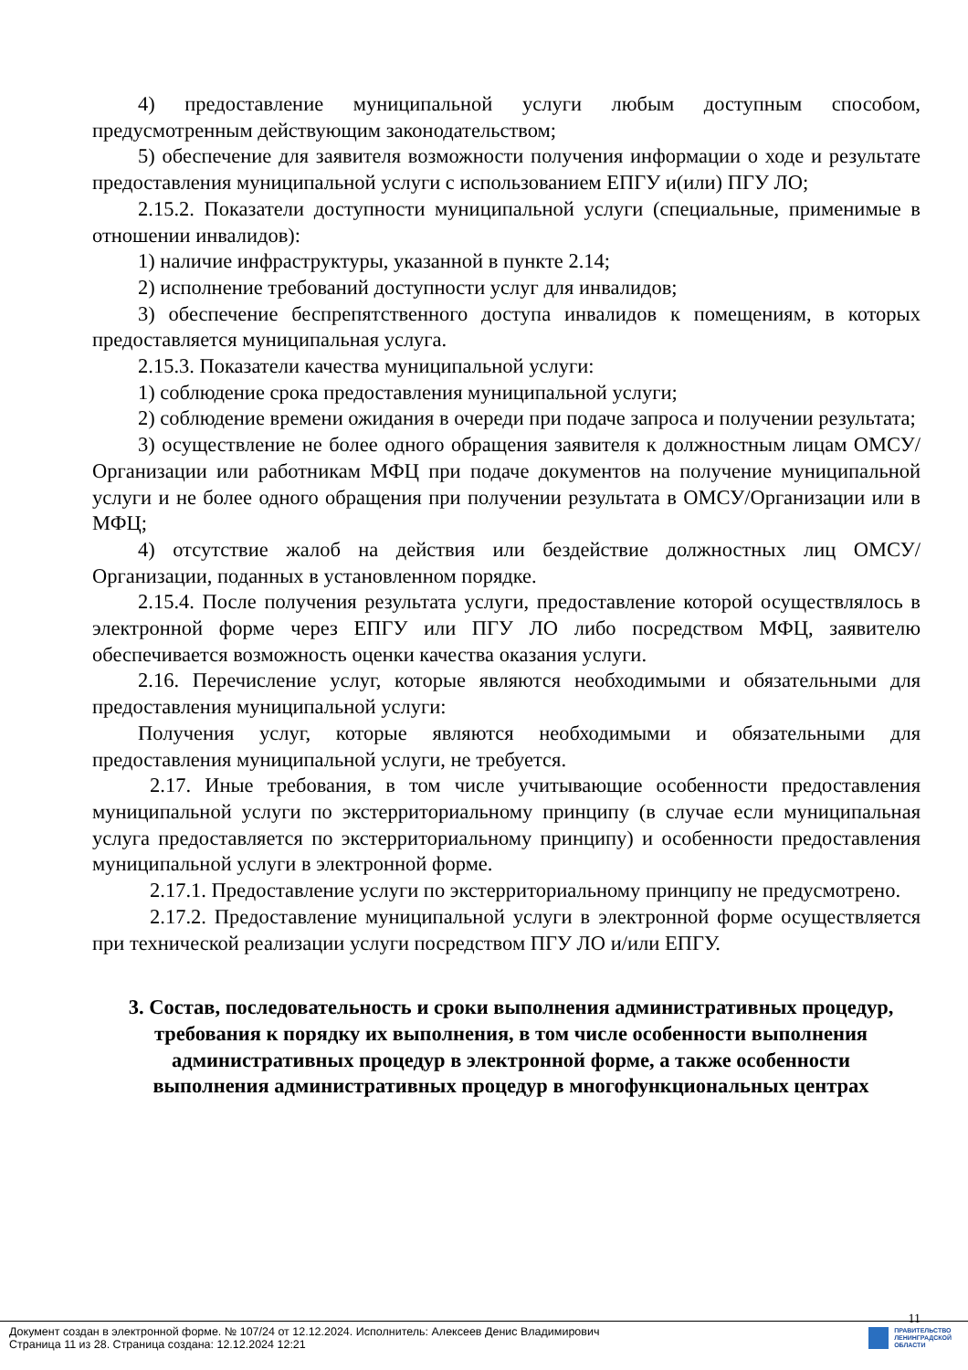4) предоставление муниципальной услуги любым доступным способом, предусмотренным действующим законодательством;
5) обеспечение для заявителя возможности получения информации о ходе и результате предоставления муниципальной услуги с использованием ЕПГУ и(или) ПГУ ЛО;
2.15.2. Показатели доступности муниципальной услуги (специальные, применимые в отношении инвалидов):
1) наличие инфраструктуры, указанной в пункте 2.14;
2) исполнение требований доступности услуг для инвалидов;
3) обеспечение беспрепятственного доступа инвалидов к помещениям, в которых предоставляется муниципальная услуга.
2.15.3. Показатели качества муниципальной услуги:
1) соблюдение срока предоставления муниципальной услуги;
2) соблюдение времени ожидания в очереди при подаче запроса и получении результата;
3) осуществление не более одного обращения заявителя к должностным лицам ОМСУ/Организации или работникам МФЦ при подаче документов на получение муниципальной услуги и не более одного обращения при получении результата в ОМСУ/Организации или в МФЦ;
4) отсутствие жалоб на действия или бездействие должностных лиц ОМСУ/Организации, поданных в установленном порядке.
2.15.4. После получения результата услуги, предоставление которой осуществлялось в электронной форме через ЕПГУ или ПГУ ЛО либо посредством МФЦ, заявителю обеспечивается возможность оценки качества оказания услуги.
2.16. Перечисление услуг, которые являются необходимыми и обязательными для предоставления муниципальной услуги:
Получения услуг, которые являются необходимыми и обязательными для предоставления муниципальной услуги, не требуется.
2.17. Иные требования, в том числе учитывающие особенности предоставления муниципальной услуги по экстерриториальному принципу (в случае если муниципальная услуга предоставляется по экстерриториальному принципу) и особенности предоставления муниципальной услуги в электронной форме.
2.17.1. Предоставление услуги по экстерриториальному принципу не предусмотрено.
2.17.2. Предоставление муниципальной услуги в электронной форме осуществляется при технической реализации услуги посредством ПГУ ЛО и/или ЕПГУ.
3. Состав, последовательность и сроки выполнения административных процедур, требования к порядку их выполнения, в том числе особенности выполнения административных процедур в электронной форме, а также особенности выполнения административных процедур в многофункциональных центрах
11
Документ создан в электронной форме. № 107/24 от 12.12.2024. Исполнитель: Алексеев Денис Владимирович
Страница 11 из 28. Страница создана: 12.12.2024 12:21
ПРАВИТЕЛЬСТВО
ЛЕНИНГРАДСКОЙ
ОБЛАСТИ